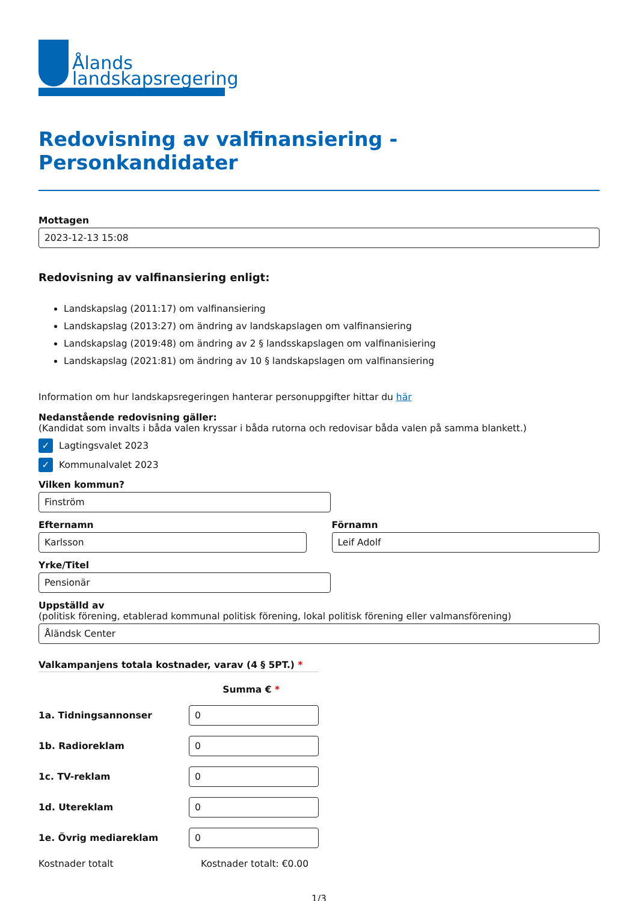Ålands
landskapsregering
Redovisning av valfinansiering - Personkandidater
Mottagen
2023-12-13 15:08
Redovisning av valfinansiering enligt:
Landskapslag (2011:17) om valfinansiering
Landskapslag (2013:27) om ändring av landskapslagen om valfinansiering
Landskapslag (2019:48) om ändring av 2 § landsskapslagen om valfinanisiering
Landskapslag (2021:81) om ändring av 10 § landskapslagen om valfinansiering
Information om hur landskapsregeringen hanterar personuppgifter hittar du här
Nedanstående redovisning gäller:
(Kandidat som invalts i båda valen kryssar i båda rutorna och redovisar båda valen på samma blankett.)
✓ Lagtingsvalet 2023
✓ Kommunalvalet 2023
Vilken kommun?
Finström
Efternamn
Karlsson
Förnamn
Leif Adolf
Yrke/Titel
Pensionär
Uppställd av
(politisk förening, etablerad kommunal politisk förening, lokal politisk förening eller valmansförening)
Åländsk Center
Valkampanjens totala kostnader, varav (4 § 5PT.) *
Summa € *
1a. Tidningsannonser
0
1b. Radioreklam
0
1c. TV-reklam
0
1d. Utereklam
0
1e. Övrig mediareklam
0
Kostnader totalt Kostnader totalt: €0.00
1/3